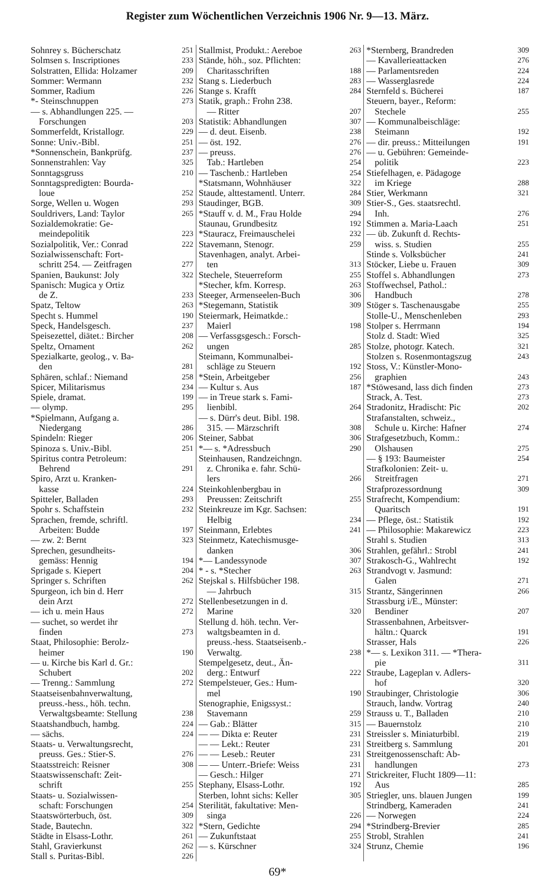Register zum Wöchentlichen Verzeichnis 1906 Nr. 9—13. März.
Sohnrey s. Bücherschatz 251
Solmsen s. Inscriptiones 233
Solstratten, Ellida: Holzamer 209
Sommer: Wermann 232
Sommer, Radium 226
*- Steinschnuppen 273
— s. Abhandlungen 225. —
Forschungen 203
Sommerfeldt, Kristallogr. 229
Sonne: Univ.-Bibl. 251
*Sonnenschein, Bankprüfg. 237
Sonnenstrahlen: Vay 325
Sonntagsgruss 210
Sonntagspredigten: Bourda-
loue 252
Sorge, Wellen u. Wogen 293
Souldrivers, Land: Taylor 265
Sozialdemokratie: Ge-
meindepolitik 223
Sozialpolitik, Ver.: Conrad 222
Sozialwissenschaft: Fort-
schritt 254. — Zeitfragen 277
Spanien, Baukunst: Joly 322
Spanisch: Mugica y Ortiz
de Z. 233
Spatz, Teltow 263
Specht s. Hummel 190
Speck, Handelsgesch. 237
Speisezettel, diätet.: Bircher 208
Speltz, Ornament 262
Spezialkarte, geolog., v. Ba-
den 281
Sphären, schlaf.: Niemand 258
Spicer, Militarismus 234
Spiele, dramat. 199
— olymp. 295
*Spielmann, Aufgang a.
Niedergang 286
Spindeln: Rieger 206
Spinoza s. Univ.-Bibl. 251
Spiritus contra Petroleum:
Behrend 291
Spiro, Arzt u. Kranken-
kasse 224
Spitteler, Balladen 293
Spohr s. Schaffstein 232
Sprachen, fremde, schriftl.
Arbeiten: Budde 197
— zw. 2: Bernt 323
Sprechen, gesundheits-
gemäss: Hennig 194
Sprigade s. Kiepert 204
Springer s. Schriften 262
Spurgeon, ich bin d. Herr
dein Arzt 272
— ich u. mein Haus 272
— suchet, so werdet ihr
finden 273
Staat, Philosophie: Berolz-
heimer 190
— u. Kirche bis Karl d. Gr.:
Schubert 202
— Trenng.: Sammlung 272
Staatseisenbahnverwaltung,
preuss.-hess., höh. techn.
Verwaltgsbeamte: Stellung 238
Staatshandbuch, hambg. 224
— sächs. 224
Staats- u. Verwaltungsrecht,
preuss. Ges.: Stier-S. 276
Staatsstreich: Reisner 308
Staatswissenschaft: Zeit-
schrift 255
Staats- u. Sozialwissen-
schaft: Forschungen 254
Staatswörterbuch, öst. 309
Stade, Bautechn. 322
Städte in Elsass-Lothr. 261
Stahl, Gravierkunst 262
Stall s. Puritas-Bibl. 226
Stallmist, Produkt.: Aereboe 263
Stände, höh., soz. Pflichten:
Charitasschriften 188
Stang s. Liederbuch 283
Stange s. Krafft 284
Statik, graph.: Frohn 238.
— Ritter 207
Statistik: Abhandlungen 307
— d. deut. Eisenb. 238
— öst. 192. 276
— preuss. 276
Tab.: Hartleben 254
— Taschenb.: Hartleben 254
*Statsmann, Wohnhäuser 322
Staude, alttestamentl. Unterr. 284
Staudinger, BGB. 309
*Stauff v. d. M., Frau Holde 294
Staunau, Grundbesitz 192
*Stauracz, Freimauschelei 232
Stavemann, Stenogr. 259
Stavenhagen, analyt. Arbei-
ten 313
Stechele, Steuerreform 255
*Stecher, kfm. Korresp. 263
Steeger, Armenseelen-Buch 306
*Stegemann, Statistik 309
Steiermark, Heimatkde.:
Maierl 198
— Verfassgsgesch.: Forsch-
ungen 285
Steimann, Kommunalbei-
schläge zu Steuern 192
*Stein, Arbeitgeber 256
— Kultur s. Aus 187
— in Treue stark s. Fami-
lienbibl. 264
— s. Dürr's deut. Bibl. 198.
315. — Märzschrift 308
Steiner, Sabbat 306
*— s. *Adressbuch 290
Steinhausen, Randzeichngn.
z. Chronika e. fahr. Schü-
lers 266
Steinkohlenbergbau in
Preussen: Zeitschrift 255
Steinkreuze im Kgr. Sachsen:
Helbig 234
Steinmann, Erlebtes 241
Steinmetz, Katechismusge-
danken 306
*— Landessynode 307
* - s. *Stecher 263
Stejskal s. Hilfsbücher 198.
— Jahrbuch 315
Stellenbesetzungen in d.
Marine 320
Stellung d. höh. techn. Ver-
waltgsbeamten in d.
preuss.-hess. Staatseisenb.-
Verwaltg. 238
Stempelgesetz, deut., Än-
derg.: Entwurf 222
Stempelsteuer, Ges.: Hum-
mel 190
Stenographie, Enigssyst.:
Stavemann 259
— Gab.: Blätter 315
— — Dikta e: Reuter 231
— — Lekt.: Reuter 231
— — Leseb.: Reuter 231
— — Unterr.-Briefe: Weiss 231
— Gesch.: Hilger 271
Stephany, Elsass-Lothr. 192
Sterben, lohnt sichs: Keller 305
Sterilität, fakultative: Men-
singa 226
*Stern, Gedichte 294
— Zukunftstaat 255
— s. Kürschner 324
*Sternberg, Brandreden 309
— Kavallerieattacken 276
— Parlamentsreden 224
— Wasserglasrede 224
Sternfeld s. Bücherei 187
Steuern, bayer., Reform:
Stechele 255
— Kommunalbeischläge:
Steimann 192
— dir. preuss.: Mitteilungen 191
— u. Gebühren: Gemeinde-
politik 223
Stiefelhagen, e. Pädagoge
im Kriege 288
Stier, Werkmann 321
Stier-S., Ges. staatsrechtl.
Inh. 276
Stimmen a. Maria-Laach 251
— üb. Zukunft d. Rechts-
wiss. s. Studien 255
Stinde s. Volksbücher 241
Stöcker, Liebe u. Frauen 309
Stoffel s. Abhandlungen 273
Stoffwechsel, Pathol.:
Handbuch 278
Stöger s. Taschenausgabe 255
Stolle-U., Menschenleben 293
Stolper s. Herrmann 194
Stolz d. Stadt: Wied 325
Stolze, photogr. Katech. 321
Stolzen s. Rosenmontagszug 243
Stoss, V.: Künstler-Mono-
graphien 243
*Stöwesand, lass dich finden 273
Strack, A. Test. 273
Stradonitz, Hradischt: Pic 202
Strafanstalten, schweiz.,
Schule u. Kirche: Hafner 274
Strafgesetzbuch, Komm.:
Olshausen 275
— § 193: Baumeister 254
Strafkolonien: Zeit- u.
Streitfragen 271
Strafprozessordnung 309
Strafrecht, Kompendium:
Quaritsch 191
— Pflege, öst.: Statistik 192
— Philosophie: Makarewicz 223
Strahl s. Studien 313
Strahlen, gefährl.: Strobl 241
Strakosch-G., Wahlrecht 192
Strandvogt v. Jasmund:
Galen 271
Strantz, Sängerinnen 266
Strassburg i/E., Münster:
Bendiner 207
Strassenbahnen, Arbeitsver-
hältn.: Quarck 191
Strasser, Hals 226
*— s. Lexikon 311. — *Thera-
pie 311
Straube, Lageplan v. Adlers-
hof 320
Straubinger, Christologie 306
Strauch, landw. Vortrag 240
Strauss u. T., Balladen 210
— Bauernstolz 210
Streissler s. Miniaturbibl. 219
Streitberg s. Sammlung 201
Streitgenossenschaft: Ab-
handlungen 273
Strickreiter, Flucht 1809—11:
Aus 285
Striegler, uns. blauen Jungen 199
Strindberg, Kameraden 241
— Norwegen 224
*Strindberg-Brevier 285
Strobl, Strahlen 241
Strunz, Chemie 196
69*